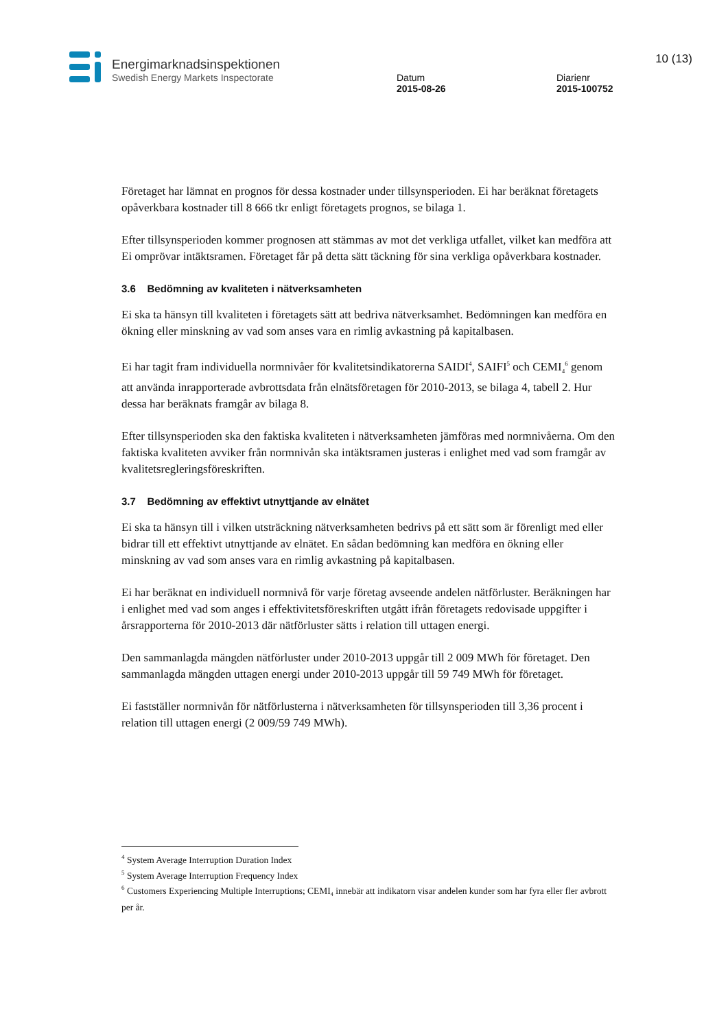Energimarknadsinspektionen
Swedish Energy Markets Inspectorate
Datum
2015-08-26
Diarienr
2015-100752
10 (13)
Företaget har lämnat en prognos för dessa kostnader under tillsynsperioden. Ei har beräknat företagets opåverkbara kostnader till 8 666 tkr enligt företagets prognos, se bilaga 1.
Efter tillsynsperioden kommer prognosen att stämmas av mot det verkliga utfallet, vilket kan medföra att Ei omprövar intäktsramen. Företaget får på detta sätt täckning för sina verkliga opåverkbara kostnader.
3.6 Bedömning av kvaliteten i nätverksamheten
Ei ska ta hänsyn till kvaliteten i företagets sätt att bedriva nätverksamhet. Bedömningen kan medföra en ökning eller minskning av vad som anses vara en rimlig avkastning på kapitalbasen.
Ei har tagit fram individuella normnivåer för kvalitetsindikatorerna SAIDI<sup>4</sup>, SAIFI<sup>5</sup> och CEMI<sub>4</sub><sup>6</sup> genom att använda inrapporterade avbrottsdata från elnätsföretagen för 2010-2013, se bilaga 4, tabell 2. Hur dessa har beräknats framgår av bilaga 8.
Efter tillsynsperioden ska den faktiska kvaliteten i nätverksamheten jämföras med normnivåerna. Om den faktiska kvaliteten avviker från normnivån ska intäktsramen justeras i enlighet med vad som framgår av kvalitetsregleringsföreskriften.
3.7 Bedömning av effektivt utnyttjande av elnätet
Ei ska ta hänsyn till i vilken utsträckning nätverksamheten bedrivs på ett sätt som är förenligt med eller bidrar till ett effektivt utnyttjande av elnätet. En sådan bedömning kan medföra en ökning eller minskning av vad som anses vara en rimlig avkastning på kapitalbasen.
Ei har beräknat en individuell normnivå för varje företag avseende andelen nätförluster. Beräkningen har i enlighet med vad som anges i effektivitetsföreskriften utgått ifrån företagets redovisade uppgifter i årsrapporterna för 2010-2013 där nätförluster sätts i relation till uttagen energi.
Den sammanlagda mängden nätförluster under 2010-2013 uppgår till 2 009 MWh för företaget. Den sammanlagda mängden uttagen energi under 2010-2013 uppgår till 59 749 MWh för företaget.
Ei fastställer normnivån för nätförlusterna i nätverksamheten för tillsynsperioden till 3,36 procent i relation till uttagen energi (2 009/59 749 MWh).
<sup>4</sup> System Average Interruption Duration Index
<sup>5</sup> System Average Interruption Frequency Index
<sup>6</sup> Customers Experiencing Multiple Interruptions; CEMI<sub>4</sub> innebär att indikatorn visar andelen kunder som har fyra eller fler avbrott per år.